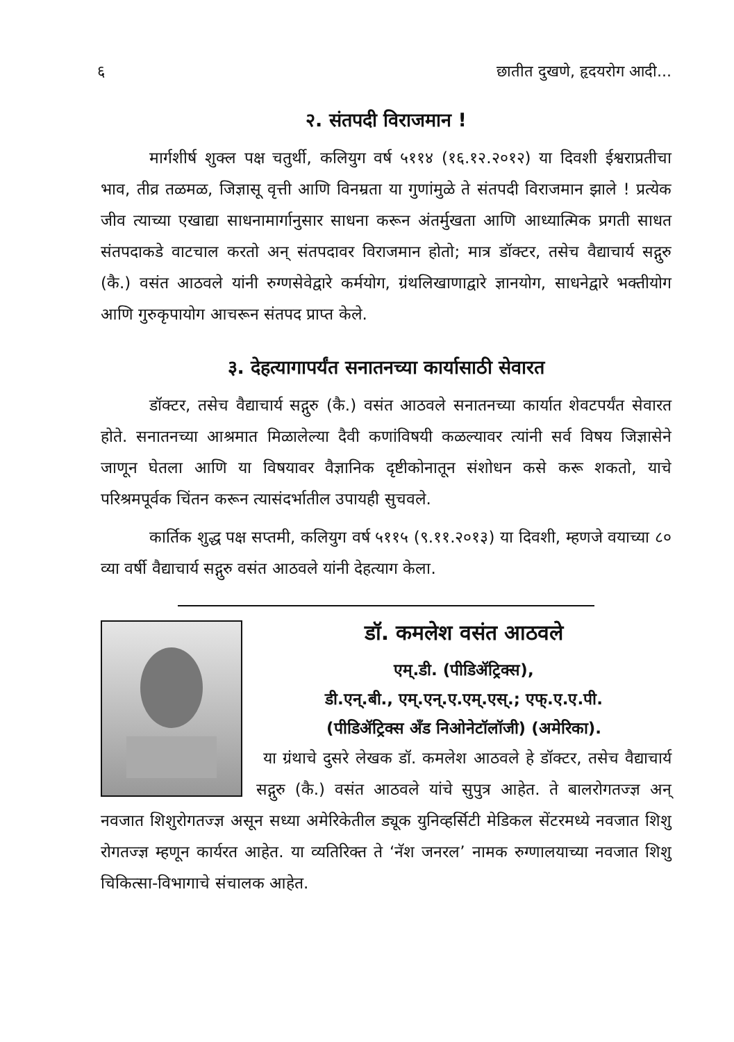६ छातीत दुखणे, हृदयरोग आदी...
२. संतपदी विराजमान !
मार्गशीर्ष शुक्ल पक्ष चतुर्थी, कलियुग वर्ष ५११४ (१६.१२.२०१२) या दिवशी ईश्वराप्रतीचा भाव, तीव्र तळमळ, जिज्ञासू वृत्ती आणि विनम्रता या गुणांमुळे ते संतपदी विराजमान झाले ! प्रत्येक जीव त्याच्या एखाद्या साधनामार्गानुसार साधना करून अंतर्मुखता आणि आध्यात्मिक प्रगती साधत संतपदाकडे वाटचाल करतो अन् संतपदावर विराजमान होतो; मात्र डॉक्टर, तसेच वैद्याचार्य सद्गुरु (कै.) वसंत आठवले यांनी रुग्णसेवेद्वारे कर्मयोग, ग्रंथलिखाणाद्वारे ज्ञानयोग, साधनेद्वारे भक्तीयोग आणि गुरुकृपायोग आचरून संतपद प्राप्त केले.
३. देहत्यागापर्यंत सनातनच्या कार्यासाठी सेवारत
डॉक्टर, तसेच वैद्याचार्य सद्गुरु (कै.) वसंत आठवले सनातनच्या कार्यात शेवटपर्यंत सेवारत होते. सनातनच्या आश्रमात मिळालेल्या दैवी कणांविषयी कळल्यावर त्यांनी सर्व विषय जिज्ञासेने जाणून घेतला आणि या विषयावर वैज्ञानिक दृष्टीकोनातून संशोधन कसे करू शकतो, याचे परिश्रमपूर्वक चिंतन करून त्यासंदर्भातील उपायही सुचवले.
कार्तिक शुद्ध पक्ष सप्तमी, कलियुग वर्ष ५११५ (९.११.२०१३) या दिवशी, म्हणजे वयाच्या ८० व्या वर्षी वैद्याचार्य सद्गुरु वसंत आठवले यांनी देहत्याग केला.
डॉ. कमलेश वसंत आठवले
एम्.डी. (पीडिॲट्रिक्स),
डी.एन्.बी., एम्.एन्.ए.एम्.एस्.; एफ्.ए.ए.पी.
(पीडिॲट्रिक्स अँड निओनेटॉलॉजी) (अमेरिका).
या ग्रंथाचे दुसरे लेखक डॉ. कमलेश आठवले हे डॉक्टर, तसेच वैद्याचार्य सद्गुरु (कै.) वसंत आठवले यांचे सुपुत्र आहेत. ते बालरोगतज्ज्ञ अन् नवजात शिशुरोगतज्ज्ञ असून सध्या अमेरिकेतील ड्यूक युनिव्हर्सिटी मेडिकल सेंटरमध्ये नवजात शिशु रोगतज्ज्ञ म्हणून कार्यरत आहेत. या व्यतिरिक्त ते ‘नॅश जनरल’ नामक रुग्णालयाच्या नवजात शिशु चिकित्सा-विभागाचे संचालक आहेत.